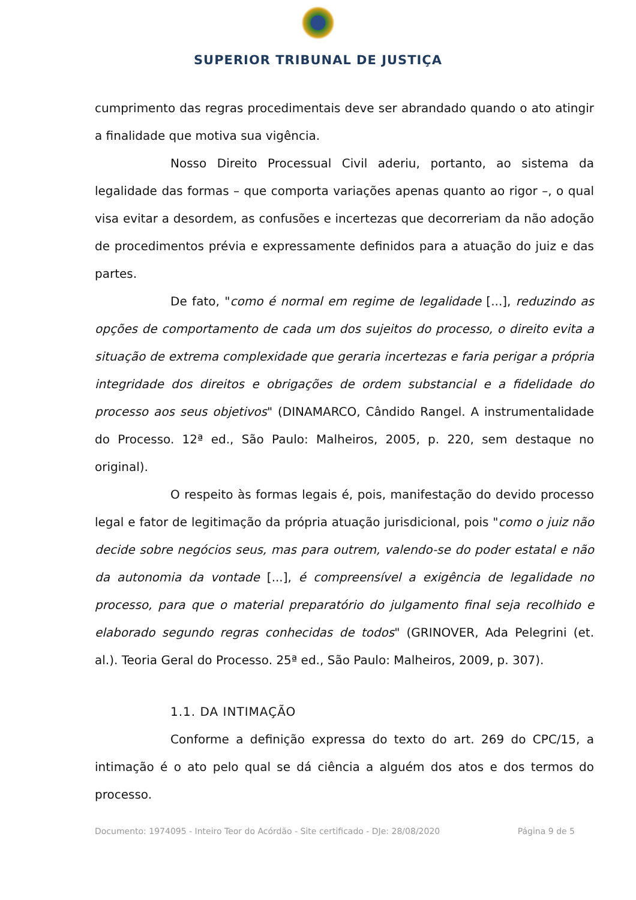SUPERIOR TRIBUNAL DE JUSTIÇA
cumprimento das regras procedimentais deve ser abrandado quando o ato atingir a finalidade que motiva sua vigência.
Nosso Direito Processual Civil aderiu, portanto, ao sistema da legalidade das formas – que comporta variações apenas quanto ao rigor –, o qual visa evitar a desordem, as confusões e incertezas que decorreriam da não adoção de procedimentos prévia e expressamente definidos para a atuação do juiz e das partes.
De fato, "como é normal em regime de legalidade [...], reduzindo as opções de comportamento de cada um dos sujeitos do processo, o direito evita a situação de extrema complexidade que geraria incertezas e faria perigar a própria integridade dos direitos e obrigações de ordem substancial e a fidelidade do processo aos seus objetivos" (DINAMARCO, Cândido Rangel. A instrumentalidade do Processo. 12ª ed., São Paulo: Malheiros, 2005, p. 220, sem destaque no original).
O respeito às formas legais é, pois, manifestação do devido processo legal e fator de legitimação da própria atuação jurisdicional, pois "como o juiz não decide sobre negócios seus, mas para outrem, valendo-se do poder estatal e não da autonomia da vontade [...], é compreensível a exigência de legalidade no processo, para que o material preparatório do julgamento final seja recolhido e elaborado segundo regras conhecidas de todos" (GRINOVER, Ada Pelegrini (et. al.). Teoria Geral do Processo. 25ª ed., São Paulo: Malheiros, 2009, p. 307).
1.1. DA INTIMAÇÃO
Conforme a definição expressa do texto do art. 269 do CPC/15, a intimação é o ato pelo qual se dá ciência a alguém dos atos e dos termos do processo.
Documento: 1974095 - Inteiro Teor do Acórdão - Site certificado - DJe: 28/08/2020 Página 9 de 5